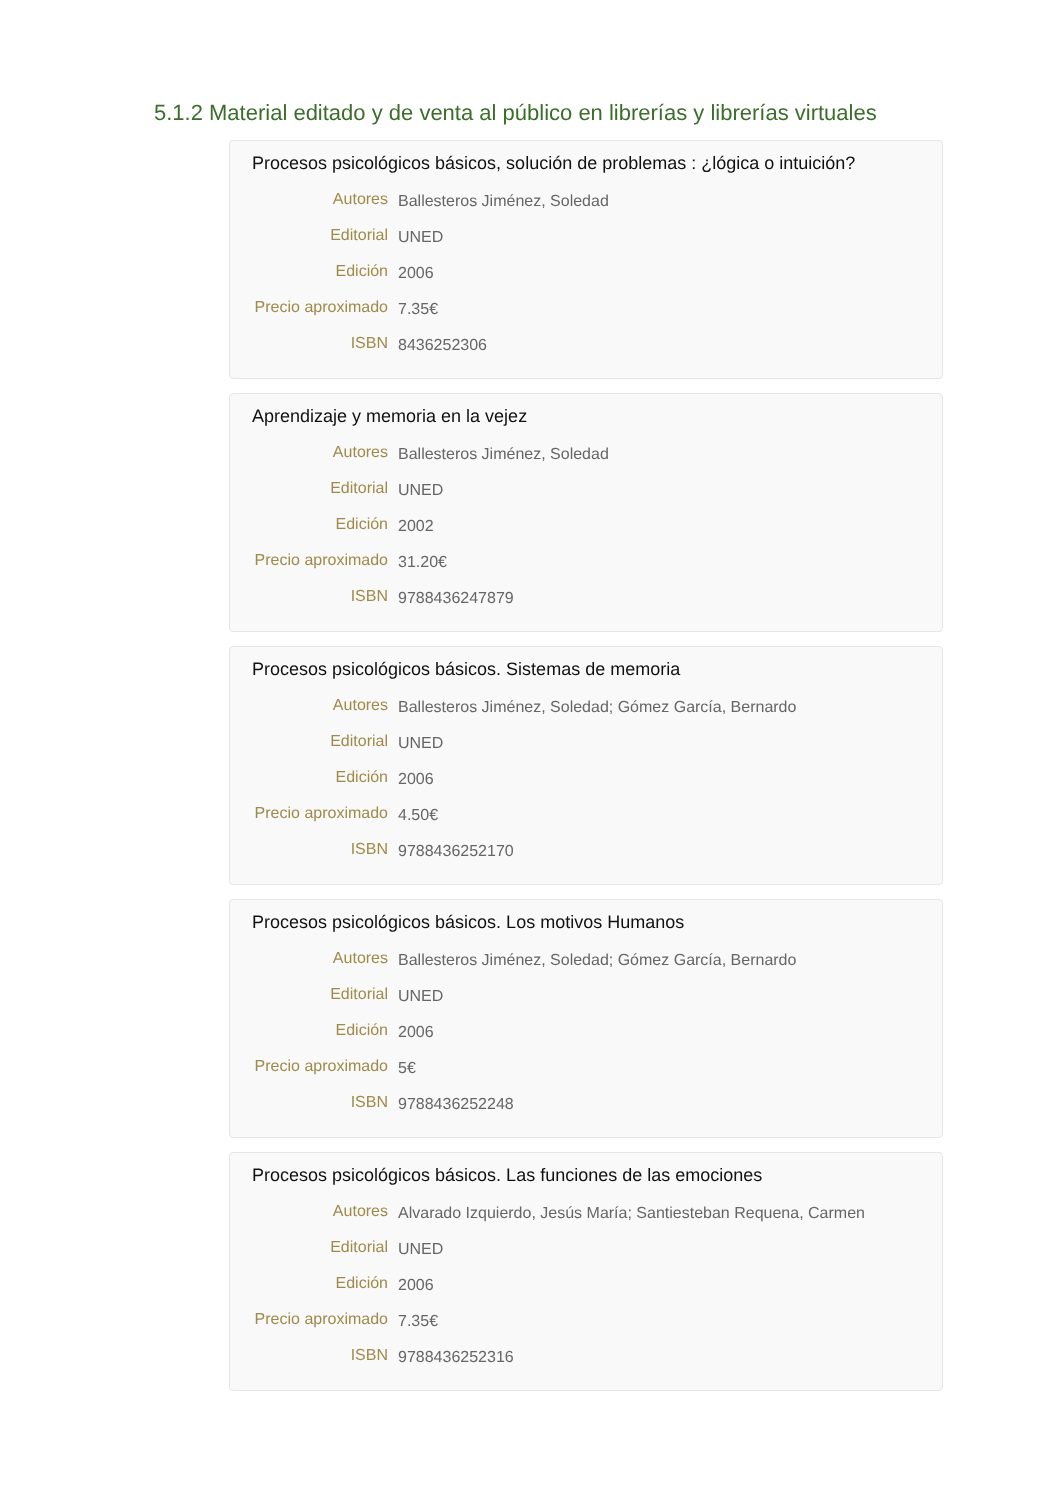5.1.2 Material editado y de venta al público en librerías y librerías virtuales
Procesos psicológicos básicos, solución de problemas : ¿lógica o intuición?
| Autores | Ballesteros Jiménez, Soledad |
| Editorial | UNED |
| Edición | 2006 |
| Precio aproximado | 7.35€ |
| ISBN | 8436252306 |
Aprendizaje y memoria en la vejez
| Autores | Ballesteros Jiménez, Soledad |
| Editorial | UNED |
| Edición | 2002 |
| Precio aproximado | 31.20€ |
| ISBN | 9788436247879 |
Procesos psicológicos básicos. Sistemas de memoria
| Autores | Ballesteros Jiménez, Soledad; Gómez García, Bernardo |
| Editorial | UNED |
| Edición | 2006 |
| Precio aproximado | 4.50€ |
| ISBN | 9788436252170 |
Procesos psicológicos básicos. Los motivos Humanos
| Autores | Ballesteros Jiménez, Soledad; Gómez García, Bernardo |
| Editorial | UNED |
| Edición | 2006 |
| Precio aproximado | 5€ |
| ISBN | 9788436252248 |
Procesos psicológicos básicos. Las funciones de las emociones
| Autores | Alvarado Izquierdo, Jesús María; Santiesteban Requena, Carmen |
| Editorial | UNED |
| Edición | 2006 |
| Precio aproximado | 7.35€ |
| ISBN | 9788436252316 |